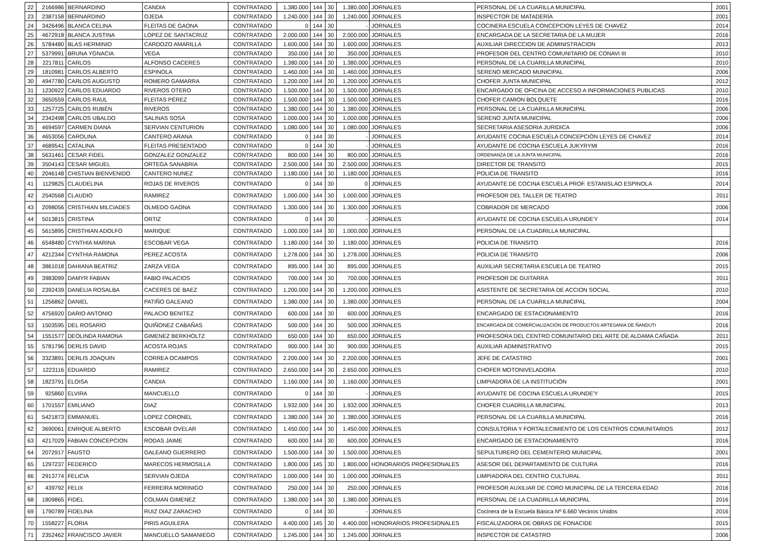| 22 | 2166986 | BERNARDINO | CANDIA | CONTRATADO | 1.380.000 | 144 | 30 | 1.380.000 | JORNALES | PERSONAL DE LA CUARILLA MUNICIPAL | 2001 |
| 23 | 2387158 | BERNARDINO | OJEDA | CONTRATADO | 1.240.000 | 144 | 30 | 1.240.000 | JORNALES | INSPECTOR DE MATADERÍA | 2001 |
| 24 | 3426496 | BLANCA CELINA | FLEITAS DE GAONA | CONTRATADO | 0 | 144 | 30 | - | JORNALES | COCINERA ESCUELA CONCEPCION LEYES DE CHAVEZ | 2014 |
| 25 | 4672918 | BLANCA JUSTINA | LOPEZ DE SANTACRUZ | CONTRATADO | 2.000.000 | 144 | 30 | 2.000.000 | JORNALES | ENCARGADA DE LA SECRETARIA DE LA MUJER | 2016 |
| 26 | 5784480 | BLAS HERMINIO | CARDOZO AMARILLA | CONTRATADO | 1.600.000 | 144 | 30 | 1.600.000 | JORNALES | AUXILIAR DIRECCION DE ADMINISTRACION | 2013 |
| 27 | 5379991 | BRUNA YGNACIA | VEGA | CONTRATADO | 350.000 | 144 | 30 | 350.000 | JORNALES | PROFESOR DEL CENTRO COMUNITARIO DE CONAVI III | 2010 |
| 28 | 2217811 | CARLOS | ALFONSO CACERES | CONTRATADO | 1.380.000 | 144 | 30 | 1.380.000 | JORNALES | PERSONAL DE LA CUARILLA MUNICIPAL | 2010 |
| 29 | 1810981 | CARLOS ALBERTO | ESPINOLA | CONTRATADO | 1.460.000 | 144 | 30 | 1.460.000 | JORNALES | SERENO MERCADO MUNICIPAL | 2006 |
| 30 | 4947780 | CARLOS AUGUSTO | ROMERO GAMARRA | CONTRATADO | 1.200.000 | 144 | 30 | 1.200.000 | JORNALES | CHOFER JUNTA MUNICIPAL | 2012 |
| 31 | 1230922 | CARLOS EDUARDO | RIVEROS OTERO | CONTRATADO | 1.500.000 | 144 | 30 | 1.500.000 | JORNALES | ENCARGADO DE OFICINA DE ACCESO A INFORMACIONES PUBLICAS | 2010 |
| 32 | 3650559 | CARLOS RAUL | FLEITAS PÉREZ | CONTRATADO | 1.500.000 | 144 | 30 | 1.500.000 | JORNALES | CHOFER CAMION BOLQUETE | 2016 |
| 33 | 1257725 | CARLOS RUBÉN | RIVEROS | CONTRATADO | 1.380.000 | 144 | 30 | 1.380.000 | JORNALES | PERSONAL DE LA CUARILLA MUNICIPAL | 2006 |
| 34 | 2342498 | CARLOS UBALDO | SALINAS SOSA | CONTRATADO | 1.000.000 | 144 | 30 | 1.000.000 | JORNALES | SERENO JUNTA MUNICIPAL | 2006 |
| 35 | 4694597 | CARMEN DIANA | SERVIAN CENTURION | CONTRATADO | 1.080.000 | 144 | 30 | 1.080.000 | JORNALES | SECRETARIA ASESORIA JURIDICA | 2006 |
| 36 | 4653056 | CAROLINA | CANTERO ARANA | CONTRATADO | 0 | 144 | 30 | - | JORNALES | AYUDANTE COCINA ESCUELA CONCEPCIÓN LEYES DE CHAVEZ | 2014 |
| 37 | 4689541 | CATALINA | FLEITAS PRESENTADO | CONTRATADO | 0 | 144 | 30 | - | JORNALES | AYUDANTE DE COCINA ESCUELA JUKYRYMI | 2016 |
| 38 | 5631461 | CESAR FIDEL | GONZALEZ GONZALEZ | CONTRATADO | 800.000 | 144 | 30 | 800.000 | JORNALES | ORDENANZA DE LA JUNTA MUNICIPAL | 2016 |
| 39 | 3504143 | CESAR MIGUEL | ORTEGA SANABRIA | CONTRATADO | 2.500.000 | 144 | 30 | 2.500.000 | JORNALES | DIRECTOR DE TRANSITO | 2015 |
| 40 | 2046148 | CHISTIAN BIENVENIDO | CANTERO NUNEZ | CONTRATADO | 1.180.000 | 144 | 30 | 1.180.000 | JORNALES | POLICIA DE TRANSITO | 2016 |
| 41 | 1129825 | CLAUDELINA | ROJAS DE RIVEROS | CONTRATADO | 0 | 144 | 30 | 0 | JORNALES | AYUDANTE DE COCINA ESCUELA PROF. ESTANISLAO ESPINOLA | 2014 |
| 42 | 2540568 | CLAUDIO | RAMIREZ | CONTRATADO | 1.000.000 | 144 | 30 | 1.000.000 | JORNALES | PROFESOR DEL TALLER DE TEATRO | 2011 |
| 43 | 2098056 | CRISTHIAN MILCIADES | OLMEDO GAONA | CONTRATADO | 1.300.000 | 144 | 30 | 1.300.000 | JORNALES | COBRADOR DE MERCADO | 2006 |
| 44 | 5013815 | CRISTINA | ORTIZ | CONTRATADO | 0 | 144 | 30 | - | JORNALES | AYUDANTE DE COCINA ESCUELA URUNDE'Y | 2014 |
| 45 | 5615895 | CRISTHIAN ADOLFO | MARIQUE | CONTRATADO | 1.000.000 | 144 | 30 | 1.000.000 | JORNALES | PERSONAL DE LA CUADRILLA MUNICIPAL | |
| 46 | 6548480 | CYNTHIA MARINA | ESCOBAR VEGA | CONTRATADO | 1.180.000 | 144 | 30 | 1.180.000 | JORNALES | POLICIA DE TRANSITO | 2016 |
| 47 | 4212344 | CYNTHIA RAMONA | PEREZ ACOSTA | CONTRATADO | 1.278.000 | 144 | 30 | 1.278.000 | JORNALES | POLICIA DE TRANSITO | 2006 |
| 48 | 3861018 | DAHIANA BEATRIZ | ZARZA VEGA | CONTRATADO | 895.000 | 144 | 30 | 895.000 | JORNALES | AUXILIAR SECRETARIA ESCUELA DE TEATRO | 2015 |
| 49 | 3983099 | DAMYR FABIAN | FABIO PALACIOS | CONTRATADO | 700.000 | 144 | 30 | 700.000 | JORNALES | PROFESOR DE GUITARRA | 2011 |
| 50 | 2392439 | DANELIA ROSALBA | CACERES DE BAEZ | CONTRATADO | 1.200.000 | 144 | 30 | 1.200.000 | JORNALES | ASISTENTE DE SECRETARIA DE ACCION SOCIAL | 2010 |
| 51 | 1256862 | DANIEL | PATIÑO GALEANO | CONTRATADO | 1.380.000 | 144 | 30 | 1.380.000 | JORNALES | PERSONAL DE LA CUARILLA MUNICIPAL | 2004 |
| 52 | 4756920 | DARIO ANTONIO | PALACIO BENITEZ | CONTRATADO | 600.000 | 144 | 30 | 600.000 | JORNALES | ENCARGADO DE ESTACIONAMIENTO | 2016 |
| 53 | 1503595 | DEL ROSARIO | QUIÑONEZ CABAÑAS | CONTRATADO | 500.000 | 144 | 30 | 500.000 | JORNALES | ENCARGADA DE COMERCIALIZACIÓN DE PRODUCTOS ARTESANIA DE ÑANDUTI | 2016 |
| 54 | 1551577 | DEOLINDA RAMONA | GIMENEZ BERKHOLTZ | CONTRATADO | 650.000 | 144 | 30 | 650.000 | JORNALES | PROFESORA DEL CENTRO COMUNITARIO DEL ARTE DE ALDAMA CAÑADA | 2011 |
| 55 | 5781796 | DERLIS DAVID | ACOSTA ROJAS | CONTRATADO | 900.000 | 144 | 30 | 900.000 | JORNALES | AUXILIAR ADMINISTRATIVO | 2015 |
| 56 | 3323891 | DERLIS JOAQUIN | CORREA OCAMPOS | CONTRATADO | 2.200.000 | 144 | 30 | 2.200.000 | JORNALES | JEFE DE CATASTRO | 2001 |
| 57 | 1223116 | EDUARDO | RAMIREZ | CONTRATADO | 2.650.000 | 144 | 30 | 2.650.000 | JORNALES | CHOFER MOTONIVELADORA | 2010 |
| 58 | 1823791 | ELOISA | CANDIA | CONTRATADO | 1.160.000 | 144 | 30 | 1.160.000 | JORNALES | LIMPIADORA DE LA INSTITUCIÓN | 2001 |
| 59 | 925860 | ELVIRA | MANCUELLO | CONTRATADO | 0 | 144 | 30 | - | JORNALES | AYUDANTE DE COCINA ESCUELA URUNDE'Y | 2015 |
| 60 | 1701557 | EMILIANO | DIAZ | CONTRATADO | 1.932.000 | 144 | 30 | 1.932.000 | JORNALES | CHOFER CUADRILLA MUNICIPAL | 2013 |
| 61 | 5421873 | EMMANUEL | LOPEZ CORONEL | CONTRATADO | 1.380.000 | 144 | 30 | 1.380.000 | JORNALES | PERSONAL DE LA CUARILLA MUNICIPAL | 2016 |
| 62 | 3690061 | ENRIQUE ALBERTO | ESCOBAR OVELAR | CONTRATADO | 1.450.000 | 144 | 30 | 1.450.000 | JORNALES | CONSULTORIA Y FORTALECIMIENTO DE LOS CENTROS COMUNITARIOS | 2012 |
| 63 | 4217029 | FABIAN CONCEPCION | RODAS JAIME | CONTRATADO | 600.000 | 144 | 30 | 600.000 | JORNALES | ENCARGADO DE ESTACIONAMIENTO | 2016 |
| 64 | 2072917 | FAUSTO | GALEANO GUERRERO | CONTRATADO | 1.500.000 | 144 | 30 | 1.500.000 | JORNALES | SEPULTURERO DEL CEMENTERIO MUNICIPAL | 2001 |
| 65 | 1297237 | FEDERICO | MARECOS HERMOSILLA | CONTRATADO | 1.800.000 | 145 | 30 | 1.800.000 | HONORARIOS PROFESIONALES | ASESOR DEL DEPARTAMENTO DE CULTURA | 2016 |
| 66 | 2913774 | FELICIA | SERVIAN OJEDA | CONTRATADO | 1.000.000 | 144 | 30 | 1.000.000 | JORNALES | LIMPIADORA DEL CENTRO CULTURAL | 2011 |
| 67 | 439792 | FELIX | FERREIRA MORINIGO | CONTRATADO | 250.000 | 144 | 30 | 250.000 | JORNALES | PROFESOR AUXILIAR DE CORO MUNICIPAL DE LA TERCERA EDAD | 2016 |
| 68 | 1809865 | FIDEL | COLMAN GIMENEZ | CONTRATADO | 1.380.000 | 144 | 30 | 1.380.000 | JORNALES | PERSONAL DE LA CUADRILLA MUNICIPAL | 2016 |
| 69 | 1790789 | FIDELINA | RUIZ DIAZ ZARACHO | CONTRATADO | 0 | 144 | 30 | - | JORNALES | Cocinera de la Escuela Bàsica Nº 6.660 Vecinos Unidos | 2016 |
| 70 | 1558227 | FLORIA | PIRIS AGUILERA | CONTRATADO | 4.400.000 | 145 | 30 | 4.400.000 | HONORARIOS PROFESIONALES | FISCALIZADORA DE OBRAS DE FONACIDE | 2015 |
| 71 | 2352462 | FRANCISCO JAVIER | MANCUELLO SAMANIEGO | CONTRATADO | 1.245.000 | 144 | 30 | 1.245.000 | JORNALES | INSPECTOR DE CATASTRO | 2006 |